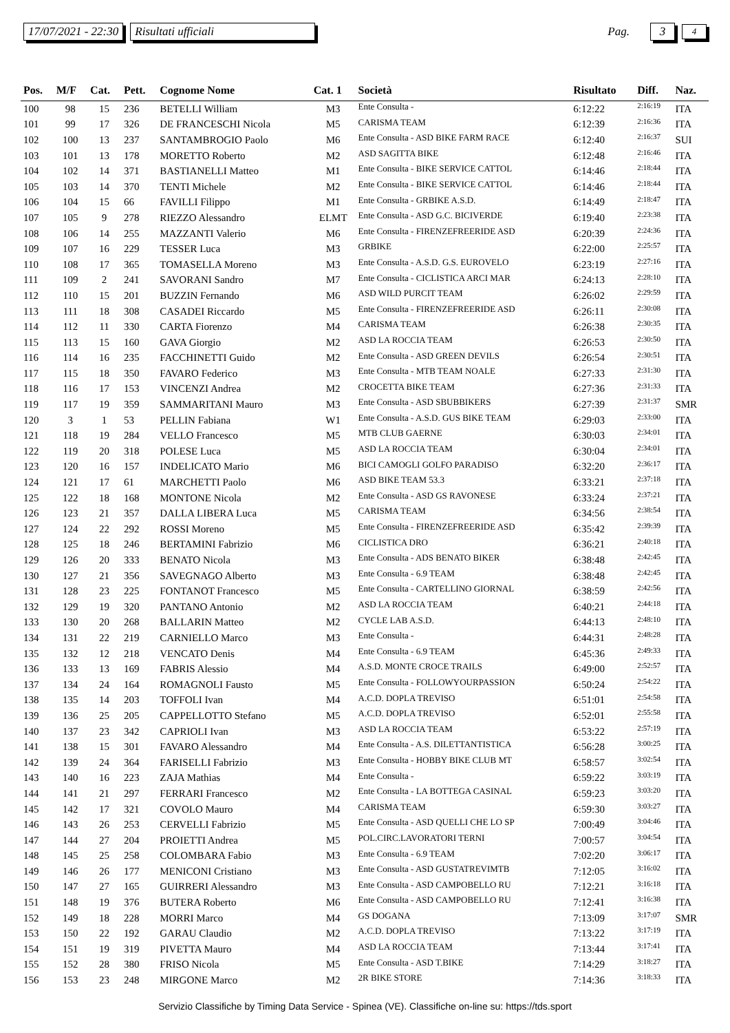17/07/2021 - 22:30 Risultati ufficiali Pag. 3 4
| Pos. | M/F | Cat. | Pett. | Cognome Nome | Cat. 1 | Società | Risultato | Diff. | Naz. |
| --- | --- | --- | --- | --- | --- | --- | --- | --- | --- |
| 100 | 98 | 15 | 236 | BETELLI William | M3 | Ente Consulta - | 6:12:22 | 2:16:19 | ITA |
| 101 | 99 | 17 | 326 | DE FRANCESCHI Nicola | M5 | CARISMA TEAM | 6:12:39 | 2:16:36 | ITA |
| 102 | 100 | 13 | 237 | SANTAMBROGIO Paolo | M6 | Ente Consulta - ASD BIKE FARM RACE | 6:12:40 | 2:16:37 | SUI |
| 103 | 101 | 13 | 178 | MORETTO Roberto | M2 | ASD SAGITTA BIKE | 6:12:48 | 2:16:46 | ITA |
| 104 | 102 | 14 | 371 | BASTIANELLI Matteo | M1 | Ente Consulta - BIKE SERVICE CATTOL | 6:14:46 | 2:18:44 | ITA |
| 105 | 103 | 14 | 370 | TENTI Michele | M2 | Ente Consulta - BIKE SERVICE CATTOL | 6:14:46 | 2:18:44 | ITA |
| 106 | 104 | 15 | 66 | FAVILLI Filippo | M1 | Ente Consulta - GRBIKE A.S.D. | 6:14:49 | 2:18:47 | ITA |
| 107 | 105 | 9 | 278 | RIEZZO Alessandro | ELMT | Ente Consulta - ASD G.C. BICIVERDE | 6:19:40 | 2:23:38 | ITA |
| 108 | 106 | 14 | 255 | MAZZANTI Valerio | M6 | Ente Consulta - FIRENZEFREERIDE ASD | 6:20:39 | 2:24:36 | ITA |
| 109 | 107 | 16 | 229 | TESSER Luca | M3 | GRBIKE | 6:22:00 | 2:25:57 | ITA |
| 110 | 108 | 17 | 365 | TOMASELLA Moreno | M3 | Ente Consulta - A.S.D. G.S. EUROVELO | 6:23:19 | 2:27:16 | ITA |
| 111 | 109 | 2 | 241 | SAVORANI Sandro | M7 | Ente Consulta - CICLISTICA ARCI MAR | 6:24:13 | 2:28:10 | ITA |
| 112 | 110 | 15 | 201 | BUZZIN Fernando | M6 | ASD WILD PURCIT TEAM | 6:26:02 | 2:29:59 | ITA |
| 113 | 111 | 18 | 308 | CASADEI Riccardo | M5 | Ente Consulta - FIRENZEFREERIDE ASD | 6:26:11 | 2:30:08 | ITA |
| 114 | 112 | 11 | 330 | CARTA Fiorenzo | M4 | CARISMA TEAM | 6:26:38 | 2:30:35 | ITA |
| 115 | 113 | 15 | 160 | GAVA Giorgio | M2 | ASD LA ROCCIA TEAM | 6:26:53 | 2:30:50 | ITA |
| 116 | 114 | 16 | 235 | FACCHINETTI Guido | M2 | Ente Consulta - ASD GREEN DEVILS | 6:26:54 | 2:30:51 | ITA |
| 117 | 115 | 18 | 350 | FAVARO Federico | M3 | Ente Consulta - MTB TEAM NOALE | 6:27:33 | 2:31:30 | ITA |
| 118 | 116 | 17 | 153 | VINCENZI Andrea | M2 | CROCETTA BIKE TEAM | 6:27:36 | 2:31:33 | ITA |
| 119 | 117 | 19 | 359 | SAMMARITANI Mauro | M3 | Ente Consulta - ASD SBUBBIKERS | 6:27:39 | 2:31:37 | SMR |
| 120 | 3 | 1 | 53 | PELLIN Fabiana | W1 | Ente Consulta - A.S.D. GUS BIKE TEAM | 6:29:03 | 2:33:00 | ITA |
| 121 | 118 | 19 | 284 | VELLO Francesco | M5 | MTB CLUB GAERNE | 6:30:03 | 2:34:01 | ITA |
| 122 | 119 | 20 | 318 | POLESE Luca | M5 | ASD LA ROCCIA TEAM | 6:30:04 | 2:34:01 | ITA |
| 123 | 120 | 16 | 157 | INDELICATO Mario | M6 | BICI CAMOGLI GOLFO PARADISO | 6:32:20 | 2:36:17 | ITA |
| 124 | 121 | 17 | 61 | MARCHETTI Paolo | M6 | ASD BIKE TEAM 53.3 | 6:33:21 | 2:37:18 | ITA |
| 125 | 122 | 18 | 168 | MONTONE Nicola | M2 | Ente Consulta - ASD GS RAVONESE | 6:33:24 | 2:37:21 | ITA |
| 126 | 123 | 21 | 357 | DALLA LIBERA Luca | M5 | CARISMA TEAM | 6:34:56 | 2:38:54 | ITA |
| 127 | 124 | 22 | 292 | ROSSI Moreno | M5 | Ente Consulta - FIRENZEFREERIDE ASD | 6:35:42 | 2:39:39 | ITA |
| 128 | 125 | 18 | 246 | BERTAMINI Fabrizio | M6 | CICLISTICA DRO | 6:36:21 | 2:40:18 | ITA |
| 129 | 126 | 20 | 333 | BENATO Nicola | M3 | Ente Consulta - ADS BENATO BIKER | 6:38:48 | 2:42:45 | ITA |
| 130 | 127 | 21 | 356 | SAVEGNAGO Alberto | M3 | Ente Consulta - 6.9 TEAM | 6:38:48 | 2:42:45 | ITA |
| 131 | 128 | 23 | 225 | FONTANOT Francesco | M5 | Ente Consulta - CARTELLINO GIORNAL | 6:38:59 | 2:42:56 | ITA |
| 132 | 129 | 19 | 320 | PANTANO Antonio | M2 | ASD LA ROCCIA TEAM | 6:40:21 | 2:44:18 | ITA |
| 133 | 130 | 20 | 268 | BALLARIN Matteo | M2 | CYCLE LAB A.S.D. | 6:44:13 | 2:48:10 | ITA |
| 134 | 131 | 22 | 219 | CARNIELLO Marco | M3 | Ente Consulta - | 6:44:31 | 2:48:28 | ITA |
| 135 | 132 | 12 | 218 | VENCATO Denis | M4 | Ente Consulta - 6.9 TEAM | 6:45:36 | 2:49:33 | ITA |
| 136 | 133 | 13 | 169 | FABRIS Alessio | M4 | A.S.D. MONTE CROCE TRAILS | 6:49:00 | 2:52:57 | ITA |
| 137 | 134 | 24 | 164 | ROMAGNOLI Fausto | M5 | Ente Consulta - FOLLOWYOURPASSION | 6:50:24 | 2:54:22 | ITA |
| 138 | 135 | 14 | 203 | TOFFOLI Ivan | M4 | A.C.D. DOPLA TREVISO | 6:51:01 | 2:54:58 | ITA |
| 139 | 136 | 25 | 205 | CAPPELLOTTO Stefano | M5 | A.C.D. DOPLA TREVISO | 6:52:01 | 2:55:58 | ITA |
| 140 | 137 | 23 | 342 | CAPRIOLI Ivan | M3 | ASD LA ROCCIA TEAM | 6:53:22 | 2:57:19 | ITA |
| 141 | 138 | 15 | 301 | FAVARO Alessandro | M4 | Ente Consulta - A.S. DILETTANTISTICA | 6:56:28 | 3:00:25 | ITA |
| 142 | 139 | 24 | 364 | FARISELLI Fabrizio | M3 | Ente Consulta - HOBBY BIKE CLUB MT | 6:58:57 | 3:02:54 | ITA |
| 143 | 140 | 16 | 223 | ZAJA Mathias | M4 | Ente Consulta - | 6:59:22 | 3:03:19 | ITA |
| 144 | 141 | 21 | 297 | FERRARI Francesco | M2 | Ente Consulta - LA BOTTEGA CASINAL | 6:59:23 | 3:03:20 | ITA |
| 145 | 142 | 17 | 321 | COVOLO Mauro | M4 | CARISMA TEAM | 6:59:30 | 3:03:27 | ITA |
| 146 | 143 | 26 | 253 | CERVELLI Fabrizio | M5 | Ente Consulta - ASD QUELLI CHE LO SP | 7:00:49 | 3:04:46 | ITA |
| 147 | 144 | 27 | 204 | PROIETTI Andrea | M5 | POL.CIRC.LAVORATORI TERNI | 7:00:57 | 3:04:54 | ITA |
| 148 | 145 | 25 | 258 | COLOMBARA Fabio | M3 | Ente Consulta - 6.9 TEAM | 7:02:20 | 3:06:17 | ITA |
| 149 | 146 | 26 | 177 | MENICONI Cristiano | M3 | Ente Consulta - ASD GUSTATREVIMTB | 7:12:05 | 3:16:02 | ITA |
| 150 | 147 | 27 | 165 | GUIRRERI Alessandro | M3 | Ente Consulta - ASD CAMPOBELLO RU | 7:12:21 | 3:16:18 | ITA |
| 151 | 148 | 19 | 376 | BUTERA Roberto | M6 | Ente Consulta - ASD CAMPOBELLO RU | 7:12:41 | 3:16:38 | ITA |
| 152 | 149 | 18 | 228 | MORRI Marco | M4 | GS DOGANA | 7:13:09 | 3:17:07 | SMR |
| 153 | 150 | 22 | 192 | GARAU Claudio | M2 | A.C.D. DOPLA TREVISO | 7:13:22 | 3:17:19 | ITA |
| 154 | 151 | 19 | 319 | PIVETTA Mauro | M4 | ASD LA ROCCIA TEAM | 7:13:44 | 3:17:41 | ITA |
| 155 | 152 | 28 | 380 | FRISO Nicola | M5 | Ente Consulta - ASD T.BIKE | 7:14:29 | 3:18:27 | ITA |
| 156 | 153 | 23 | 248 | MIRGONE Marco | M2 | 2R BIKE STORE | 7:14:36 | 3:18:33 | ITA |
Servizio Classifiche by Timing Data Service - Spinea (VE). Classifiche on-line su: https://tds.sport